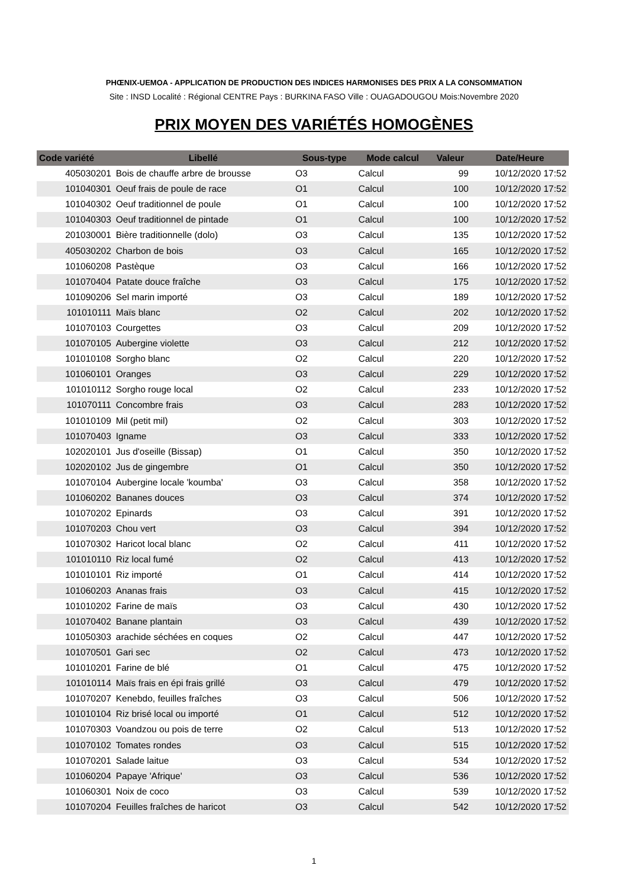PHŒNIX-UEMOA - APPLICATION DE PRODUCTION DES INDICES HARMONISES DES PRIX A LA CONSOMMATION
Site : INSD Localité : Régional CENTRE Pays : BURKINA FASO Ville : OUAGADOUGOU Mois:Novembre 2020
PRIX MOYEN DES VARIÉTÉS HOMOGÈNES
| Code variété | Libellé | Sous-type | Mode calcul | Valeur | Date/Heure |
| --- | --- | --- | --- | --- | --- |
| 405030201 | Bois de chauffe arbre de brousse | O3 | Calcul | 99 | 10/12/2020 17:52 |
| 101040301 | Oeuf frais de poule de race | O1 | Calcul | 100 | 10/12/2020 17:52 |
| 101040302 | Oeuf traditionnel de poule | O1 | Calcul | 100 | 10/12/2020 17:52 |
| 101040303 | Oeuf traditionnel de pintade | O1 | Calcul | 100 | 10/12/2020 17:52 |
| 201030001 | Bière traditionnelle (dolo) | O3 | Calcul | 135 | 10/12/2020 17:52 |
| 405030202 | Charbon de bois | O3 | Calcul | 165 | 10/12/2020 17:52 |
| 101060208 | Pastèque | O3 | Calcul | 166 | 10/12/2020 17:52 |
| 101070404 | Patate douce fraîche | O3 | Calcul | 175 | 10/12/2020 17:52 |
| 101090206 | Sel marin importé | O3 | Calcul | 189 | 10/12/2020 17:52 |
| 101010111 | Maïs blanc | O2 | Calcul | 202 | 10/12/2020 17:52 |
| 101070103 | Courgettes | O3 | Calcul | 209 | 10/12/2020 17:52 |
| 101070105 | Aubergine violette | O3 | Calcul | 212 | 10/12/2020 17:52 |
| 101010108 | Sorgho blanc | O2 | Calcul | 220 | 10/12/2020 17:52 |
| 101060101 | Oranges | O3 | Calcul | 229 | 10/12/2020 17:52 |
| 101010112 | Sorgho rouge local | O2 | Calcul | 233 | 10/12/2020 17:52 |
| 101070111 | Concombre frais | O3 | Calcul | 283 | 10/12/2020 17:52 |
| 101010109 | Mil (petit mil) | O2 | Calcul | 303 | 10/12/2020 17:52 |
| 101070403 | Igname | O3 | Calcul | 333 | 10/12/2020 17:52 |
| 102020101 | Jus d'oseille (Bissap) | O1 | Calcul | 350 | 10/12/2020 17:52 |
| 102020102 | Jus de gingembre | O1 | Calcul | 350 | 10/12/2020 17:52 |
| 101070104 | Aubergine locale 'koumba' | O3 | Calcul | 358 | 10/12/2020 17:52 |
| 101060202 | Bananes douces | O3 | Calcul | 374 | 10/12/2020 17:52 |
| 101070202 | Epinards | O3 | Calcul | 391 | 10/12/2020 17:52 |
| 101070203 | Chou vert | O3 | Calcul | 394 | 10/12/2020 17:52 |
| 101070302 | Haricot local blanc | O2 | Calcul | 411 | 10/12/2020 17:52 |
| 101010110 | Riz local fumé | O2 | Calcul | 413 | 10/12/2020 17:52 |
| 101010101 | Riz importé | O1 | Calcul | 414 | 10/12/2020 17:52 |
| 101060203 | Ananas frais | O3 | Calcul | 415 | 10/12/2020 17:52 |
| 101010202 | Farine de maïs | O3 | Calcul | 430 | 10/12/2020 17:52 |
| 101070402 | Banane plantain | O3 | Calcul | 439 | 10/12/2020 17:52 |
| 101050303 | arachide séchées en coques | O2 | Calcul | 447 | 10/12/2020 17:52 |
| 101070501 | Gari sec | O2 | Calcul | 473 | 10/12/2020 17:52 |
| 101010201 | Farine de blé | O1 | Calcul | 475 | 10/12/2020 17:52 |
| 101010114 | Maïs frais en épi frais grillé | O3 | Calcul | 479 | 10/12/2020 17:52 |
| 101070207 | Kenebdo, feuilles fraîches | O3 | Calcul | 506 | 10/12/2020 17:52 |
| 101010104 | Riz brisé local ou importé | O1 | Calcul | 512 | 10/12/2020 17:52 |
| 101070303 | Voandzou ou pois de terre | O2 | Calcul | 513 | 10/12/2020 17:52 |
| 101070102 | Tomates rondes | O3 | Calcul | 515 | 10/12/2020 17:52 |
| 101070201 | Salade laitue | O3 | Calcul | 534 | 10/12/2020 17:52 |
| 101060204 | Papaye 'Afrique' | O3 | Calcul | 536 | 10/12/2020 17:52 |
| 101060301 | Noix de coco | O3 | Calcul | 539 | 10/12/2020 17:52 |
| 101070204 | Feuilles fraîches de haricot | O3 | Calcul | 542 | 10/12/2020 17:52 |
1